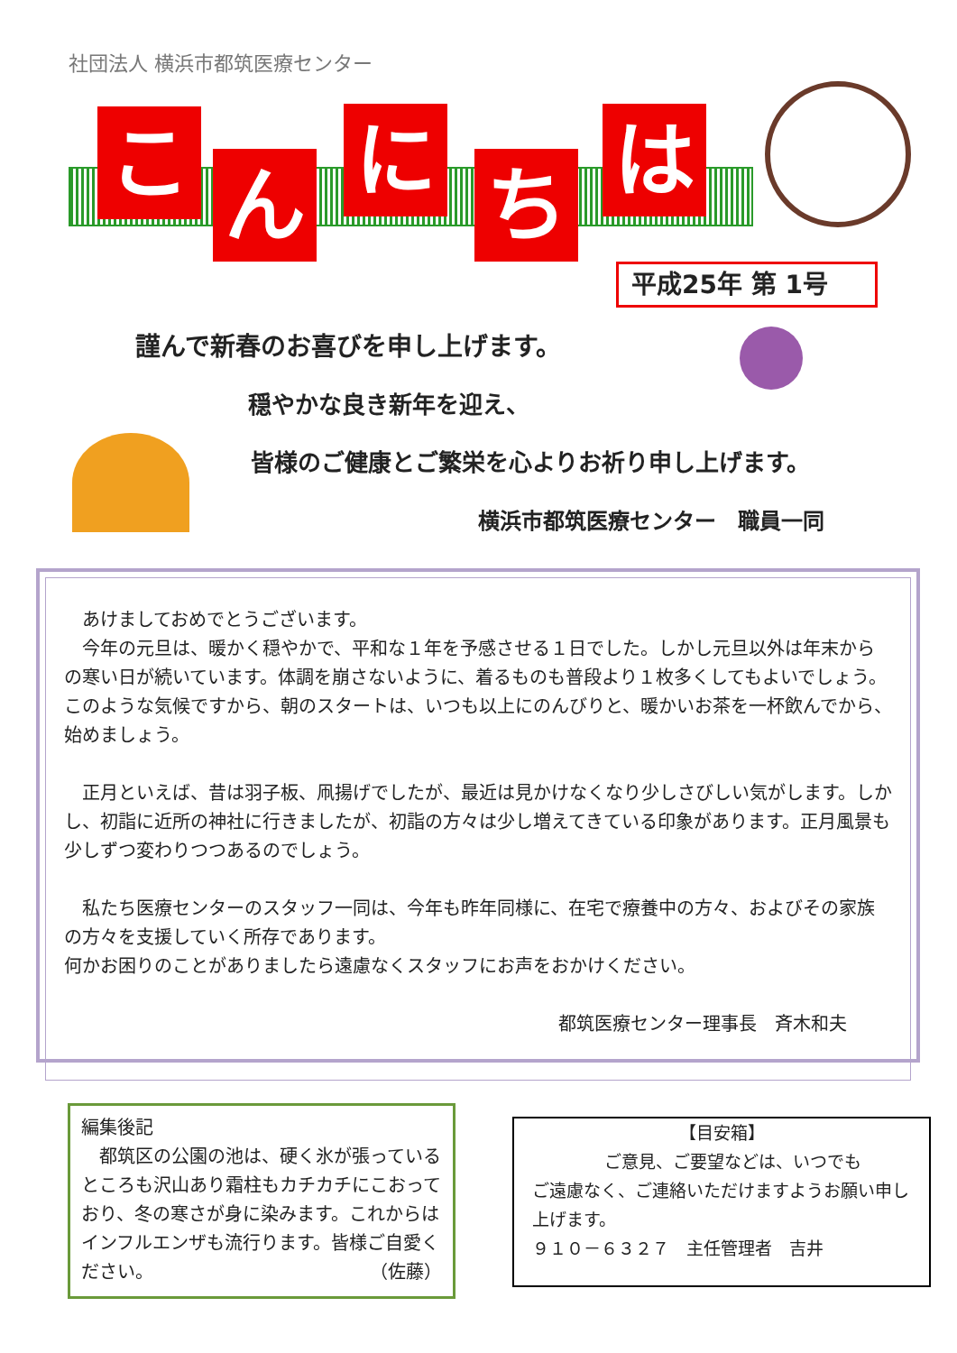社団法人 横浜市都筑医療センター
こ ん に ち は
平成25年 第 1号
謹んで新春のお喜びを申し上げます。
穏やかな良き新年を迎え、
皆様のご健康とご繁栄を心よりお祈り申し上げます。
横浜市都筑医療センター　職員一同
　あけましておめでとうございます。
　今年の元旦は、暖かく穏やかで、平和な１年を予感させる１日でした。しかし元旦以外は年末からの寒い日が続いています。体調を崩さないように、着るものも普段より１枚多くしてもよいでしょう。このような気候ですから、朝のスタートは、いつも以上にのんびりと、暖かいお茶を一杯飲んでから、始めましょう。
　正月といえば、昔は羽子板、凧揚げでしたが、最近は見かけなくなり少しさびしい気がします。しかし、初詣に近所の神社に行きましたが、初詣の方々は少し増えてきている印象があります。正月風景も少しずつ変わりつつあるのでしょう。
　私たち医療センターのスタッフ一同は、今年も昨年同様に、在宅で療養中の方々、およびその家族の方々を支援していく所存であります。
何かお困りのことがありましたら遠慮なくスタッフにお声をおかけください。
都筑医療センター理事長　斉木和夫
編集後記
　都筑区の公園の池は、硬く氷が張っているところも沢山あり霜柱もカチカチにこおっており、冬の寒さが身に染みます。これからはインフルエンザも流行ります。皆様ご自愛ください。 （佐藤）
【目安箱】
ご意見、ご要望などは、いつでも
ご遠慮なく、ご連絡いただけますようお願い申し上げます。
９１０－６３２７　主任管理者　吉井